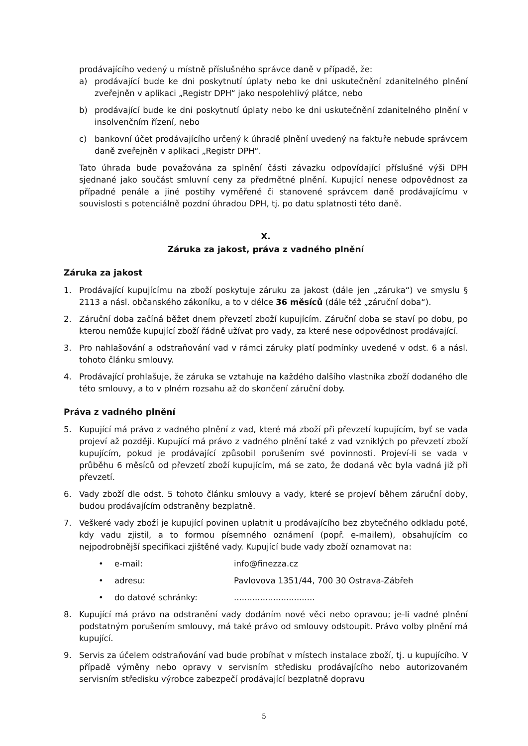prodávajícího vedený u místně příslušného správce daně v případě, že:
a) prodávající bude ke dni poskytnutí úplaty nebo ke dni uskutečnění zdanitelného plnění zveřejněn v aplikaci „Registr DPH“ jako nespolehlivý plátce, nebo
b) prodávající bude ke dni poskytnutí úplaty nebo ke dni uskutečnění zdanitelného plnění v insolvenčním řízení, nebo
c) bankovní účet prodávajícího určený k úhradě plnění uvedený na faktuře nebude správcem daně zveřejněn v aplikaci „Registr DPH“.
Tato úhrada bude považována za splnění části závazku odpovídající příslušné výši DPH sjednané jako součást smluvní ceny za předmětné plnění. Kupující nenese odpovědnost za případné penále a jiné postihy vyměřené či stanovené správcem daně prodávajícímu v souvislosti s potenciálně pozdní úhradou DPH, tj. po datu splatnosti této daně.
X.
Záruka za jakost, práva z vadného plnění
Záruka za jakost
1. Prodávající kupujícímu na zboží poskytuje záruku za jakost (dále jen „záruka“) ve smyslu § 2113 a násl. občanského zákoníku, a to v délce 36 měsíců (dále též „záruční doba“).
2. Záruční doba začíná běžet dnem převzetí zboží kupujícím. Záruční doba se staví po dobu, po kterou nemůže kupující zboží řádně užívat pro vady, za které nese odpovědnost prodávající.
3. Pro nahlašování a odstraňování vad v rámci záruky platí podmínky uvedené v odst. 6 a násl. tohoto článku smlouvy.
4. Prodávající prohlašuje, že záruka se vztahuje na každého dalšího vlastníka zboží dodaného dle této smlouvy, a to v plném rozsahu až do skončení záruční doby.
Práva z vadného plnění
5. Kupující má právo z vadného plnění z vad, které má zboží při převzetí kupujícím, byť se vada projeví až později. Kupující má právo z vadného plnění také z vad vzniklých po převzetí zboží kupujícím, pokud je prodávající způsobil porušením své povinnosti. Projeví-li se vada v průběhu 6 měsíců od převzetí zboží kupujícím, má se zato, že dodaná věc byla vadná již při převzetí.
6. Vady zboží dle odst. 5 tohoto článku smlouvy a vady, které se projeví během záruční doby, budou prodávajícím odstraněny bezplatně.
7. Veškeré vady zboží je kupující povinen uplatnit u prodávajícího bez zbytečného odkladu poté, kdy vadu zjistil, a to formou písemného oznámení (popř. e-mailem), obsahujícím co nejpodrobnější specifikaci zjištěné vady. Kupující bude vady zboží oznamovat na:
• e-mail: info@finezza.cz
• adresu: Pavlovova 1351/44, 700 30 Ostrava-Zábřeh
• do datové schránky:...............................
8. Kupující má právo na odstranění vady dodáním nové věci nebo opravou; je-li vadné plnění podstatným porušením smlouvy, má také právo od smlouvy odstoupit. Právo volby plnění má kupující.
9. Servis za účelem odstraňování vad bude probíhat v místech instalace zboží, tj. u kupujícího. V případě výměny nebo opravy v servisním středisku prodávajícího nebo autorizovaném servisním středisku výrobce zabezpečí prodávající bezplatně dopravu
5